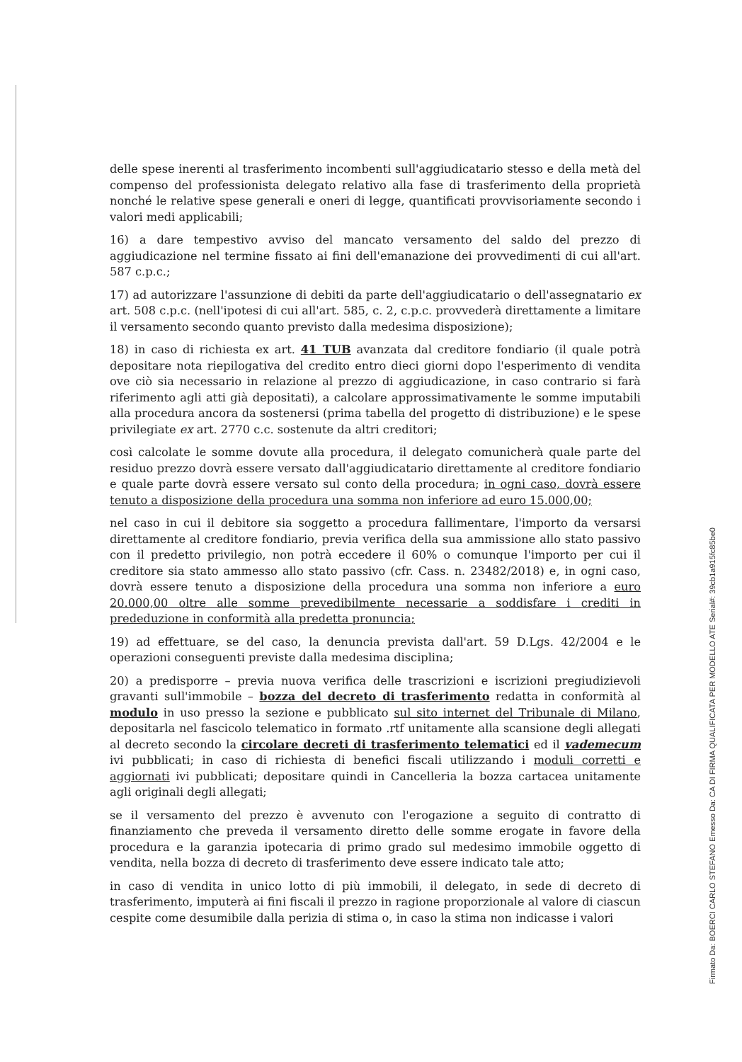delle spese inerenti al trasferimento incombenti sull'aggiudicatario stesso e della metà del compenso del professionista delegato relativo alla fase di trasferimento della proprietà nonché le relative spese generali e oneri di legge, quantificati provvisoriamente secondo i valori medi applicabili;
16) a dare tempestivo avviso del mancato versamento del saldo del prezzo di aggiudicazione nel termine fissato ai fini dell'emanazione dei provvedimenti di cui all'art. 587 c.p.c.;
17) ad autorizzare l'assunzione di debiti da parte dell'aggiudicatario o dell'assegnatario ex art. 508 c.p.c. (nell'ipotesi di cui all'art. 585, c. 2, c.p.c. provvederà direttamente a limitare il versamento secondo quanto previsto dalla medesima disposizione);
18) in caso di richiesta ex art. 41 TUB avanzata dal creditore fondiario (il quale potrà depositare nota riepilogativa del credito entro dieci giorni dopo l'esperimento di vendita ove ciò sia necessario in relazione al prezzo di aggiudicazione, in caso contrario si farà riferimento agli atti già depositati), a calcolare approssimativamente le somme imputabili alla procedura ancora da sostenersi (prima tabella del progetto di distribuzione) e le spese privilegiate ex art. 2770 c.c. sostenute da altri creditori;
così calcolate le somme dovute alla procedura, il delegato comunicherà quale parte del residuo prezzo dovrà essere versato dall'aggiudicatario direttamente al creditore fondiario e quale parte dovrà essere versato sul conto della procedura; in ogni caso, dovrà essere tenuto a disposizione della procedura una somma non inferiore ad euro 15.000,00;
nel caso in cui il debitore sia soggetto a procedura fallimentare, l'importo da versarsi direttamente al creditore fondiario, previa verifica della sua ammissione allo stato passivo con il predetto privilegio, non potrà eccedere il 60% o comunque l'importo per cui il creditore sia stato ammesso allo stato passivo (cfr. Cass. n. 23482/2018) e, in ogni caso, dovrà essere tenuto a disposizione della procedura una somma non inferiore a euro 20.000,00 oltre alle somme prevedibilmente necessarie a soddisfare i crediti in prededuzione in conformità alla predetta pronuncia;
19) ad effettuare, se del caso, la denuncia prevista dall'art. 59 D.Lgs. 42/2004 e le operazioni conseguenti previste dalla medesima disciplina;
20) a predisporre – previa nuova verifica delle trascrizioni e iscrizioni pregiudizievoli gravanti sull'immobile – bozza del decreto di trasferimento redatta in conformità al modulo in uso presso la sezione e pubblicato sul sito internet del Tribunale di Milano, depositarla nel fascicolo telematico in formato .rtf unitamente alla scansione degli allegati al decreto secondo la circolare decreti di trasferimento telematici ed il vademecum ivi pubblicati; in caso di richiesta di benefici fiscali utilizzando i moduli corretti e aggiornati ivi pubblicati; depositare quindi in Cancelleria la bozza cartacea unitamente agli originali degli allegati;
se il versamento del prezzo è avvenuto con l'erogazione a seguito di contratto di finanziamento che preveda il versamento diretto delle somme erogate in favore della procedura e la garanzia ipotecaria di primo grado sul medesimo immobile oggetto di vendita, nella bozza di decreto di trasferimento deve essere indicato tale atto;
in caso di vendita in unico lotto di più immobili, il delegato, in sede di decreto di trasferimento, imputerà ai fini fiscali il prezzo in ragione proporzionale al valore di ciascun cespite come desumibile dalla perizia di stima o, in caso la stima non indicasse i valori
Firmato Da: BOERCI CARLO STEFANO Emesso Da: CA DI FIRMA QUALIFICATA PER MODELLO ATE Serial#: 39cb1a915fc85be0